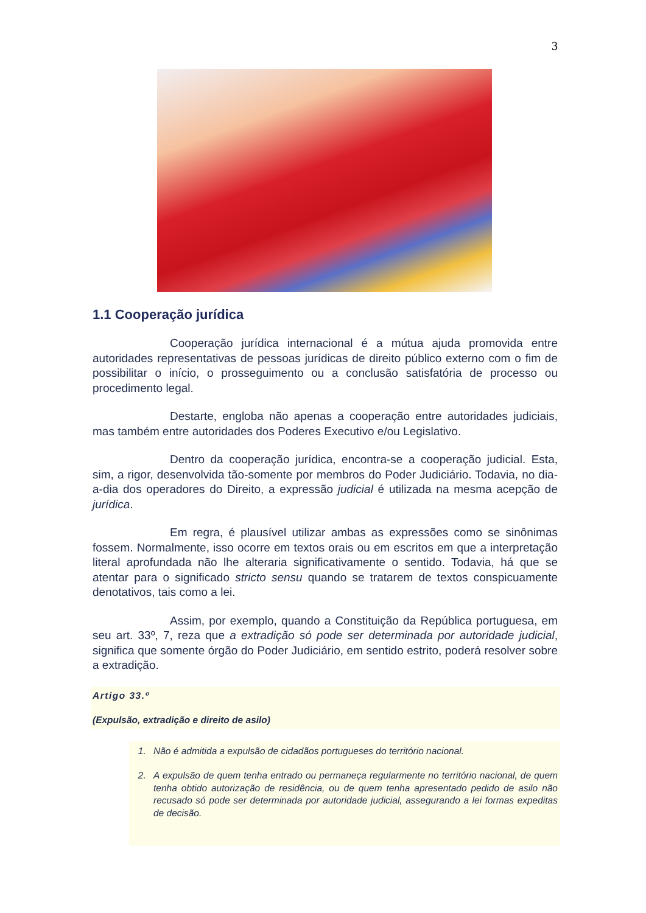3
1.1 Cooperação jurídica
Cooperação jurídica internacional é a mútua ajuda promovida entre autoridades representativas de pessoas jurídicas de direito público externo com o fim de possibilitar o início, o prosseguimento ou a conclusão satisfatória de processo ou procedimento legal.
Destarte, engloba não apenas a cooperação entre autoridades judiciais, mas também entre autoridades dos Poderes Executivo e/ou Legislativo.
Dentro da cooperação jurídica, encontra-se a cooperação judicial. Esta, sim, a rigor, desenvolvida tão-somente por membros do Poder Judiciário. Todavia, no dia-a-dia dos operadores do Direito, a expressão judicial é utilizada na mesma acepção de jurídica.
Em regra, é plausível utilizar ambas as expressões como se sinônimas fossem. Normalmente, isso ocorre em textos orais ou em escritos em que a interpretação literal aprofundada não lhe alteraria significativamente o sentido. Todavia, há que se atentar para o significado stricto sensu quando se tratarem de textos conspicuamente denotativos, tais como a lei.
Assim, por exemplo, quando a Constituição da República portuguesa, em seu art. 33º, 7, reza que a extradição só pode ser determinada por autoridade judicial, significa que somente órgão do Poder Judiciário, em sentido estrito, poderá resolver sobre a extradição.
Artigo 33.º
(Expulsão, extradição e direito de asilo)
1. Não é admitida a expulsão de cidadãos portugueses do território nacional.
2. A expulsão de quem tenha entrado ou permaneça regularmente no território nacional, de quem tenha obtido autorização de residência, ou de quem tenha apresentado pedido de asilo não recusado só pode ser determinada por autoridade judicial, assegurando a lei formas expeditas de decisão.